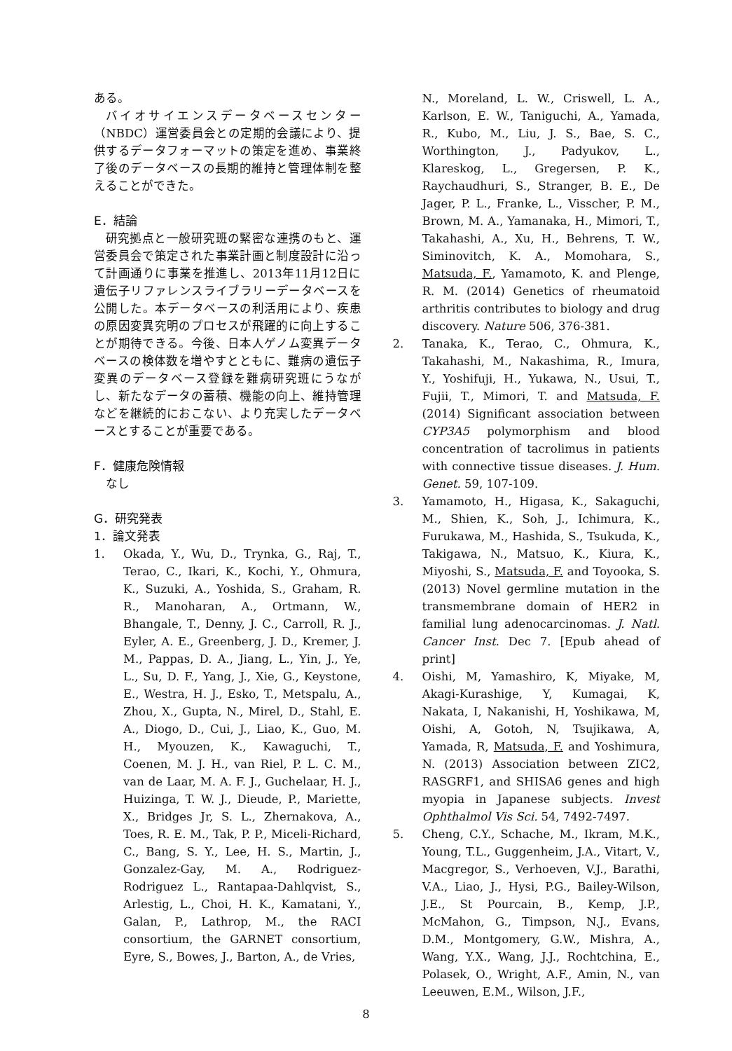ある。
バイオサイエンスデータベースセンター（NBDC）運営委員会との定期的会議により、提供するデータフォーマットの策定を進め、事業終了後のデータベースの長期的維持と管理体制を整えることができた。
E．結論
研究拠点と一般研究班の緊密な連携のもと、運営委員会で策定された事業計画と制度設計に沿って計画通りに事業を推進し、2013年11月12日に遺伝子リファレンスライブラリーデータベースを公開した。本データベースの利活用により、疾患の原因変異究明のプロセスが飛躍的に向上することが期待できる。今後、日本人ゲノム変異データベースの検体数を増やすとともに、難病の遺伝子変異のデータベース登録を難病研究班にうながし、新たなデータの蓄積、機能の向上、維持管理などを継続的におこない、より充実したデータベースとすることが重要である。
F．健康危険情報
なし
G．研究発表
1．論文発表
1. Okada, Y., Wu, D., Trynka, G., Raj, T., Terao, C., Ikari, K., Kochi, Y., Ohmura, K., Suzuki, A., Yoshida, S., Graham, R. R., Manoharan, A., Ortmann, W., Bhangale, T., Denny, J. C., Carroll, R. J., Eyler, A. E., Greenberg, J. D., Kremer, J. M., Pappas, D. A., Jiang, L., Yin, J., Ye, L., Su, D. F., Yang, J., Xie, G., Keystone, E., Westra, H. J., Esko, T., Metspalu, A., Zhou, X., Gupta, N., Mirel, D., Stahl, E. A., Diogo, D., Cui, J., Liao, K., Guo, M. H., Myouzen, K., Kawaguchi, T., Coenen, M. J. H., van Riel, P. L. C. M., van de Laar, M. A. F. J., Guchelaar, H. J., Huizinga, T. W. J., Dieude, P., Mariette, X., Bridges Jr, S. L., Zhernakova, A., Toes, R. E. M., Tak, P. P., Miceli-Richard, C., Bang, S. Y., Lee, H. S., Martin, J., Gonzalez-Gay, M. A., Rodriguez-Rodriguez L., Rantapaa-Dahlqvist, S., Arlestig, L., Choi, H. K., Kamatani, Y., Galan, P., Lathrop, M., the RACI consortium, the GARNET consortium, Eyre, S., Bowes, J., Barton, A., de Vries,
N., Moreland, L. W., Criswell, L. A., Karlson, E. W., Taniguchi, A., Yamada, R., Kubo, M., Liu, J. S., Bae, S. C., Worthington, J., Padyukov, L., Klareskog, L., Gregersen, P. K., Raychaudhuri, S., Stranger, B. E., De Jager, P. L., Franke, L., Visscher, P. M., Brown, M. A., Yamanaka, H., Mimori, T., Takahashi, A., Xu, H., Behrens, T. W., Siminovitch, K. A., Momohara, S., Matsuda, F., Yamamoto, K. and Plenge, R. M. (2014) Genetics of rheumatoid arthritis contributes to biology and drug discovery. Nature 506, 376-381.
2. Tanaka, K., Terao, C., Ohmura, K., Takahashi, M., Nakashima, R., Imura, Y., Yoshifuji, H., Yukawa, N., Usui, T., Fujii, T., Mimori, T. and Matsuda, F. (2014) Significant association between CYP3A5 polymorphism and blood concentration of tacrolimus in patients with connective tissue diseases. J. Hum. Genet. 59, 107-109.
3. Yamamoto, H., Higasa, K., Sakaguchi, M., Shien, K., Soh, J., Ichimura, K., Furukawa, M., Hashida, S., Tsukuda, K., Takigawa, N., Matsuo, K., Kiura, K., Miyoshi, S., Matsuda, F. and Toyooka, S. (2013) Novel germline mutation in the transmembrane domain of HER2 in familial lung adenocarcinomas. J. Natl. Cancer Inst. Dec 7. [Epub ahead of print]
4. Oishi, M, Yamashiro, K, Miyake, M, Akagi-Kurashige, Y, Kumagai, K, Nakata, I, Nakanishi, H, Yoshikawa, M, Oishi, A, Gotoh, N, Tsujikawa, A, Yamada, R, Matsuda, F. and Yoshimura, N. (2013) Association between ZIC2, RASGRF1, and SHISA6 genes and high myopia in Japanese subjects. Invest Ophthalmol Vis Sci. 54, 7492-7497.
5. Cheng, C.Y., Schache, M., Ikram, M.K., Young, T.L., Guggenheim, J.A., Vitart, V., Macgregor, S., Verhoeven, V.J., Barathi, V.A., Liao, J., Hysi, P.G., Bailey-Wilson, J.E., St Pourcain, B., Kemp, J.P., McMahon, G., Timpson, N.J., Evans, D.M., Montgomery, G.W., Mishra, A., Wang, Y.X., Wang, J.J., Rochtchina, E., Polasek, O., Wright, A.F., Amin, N., van Leeuwen, E.M., Wilson, J.F.,
8